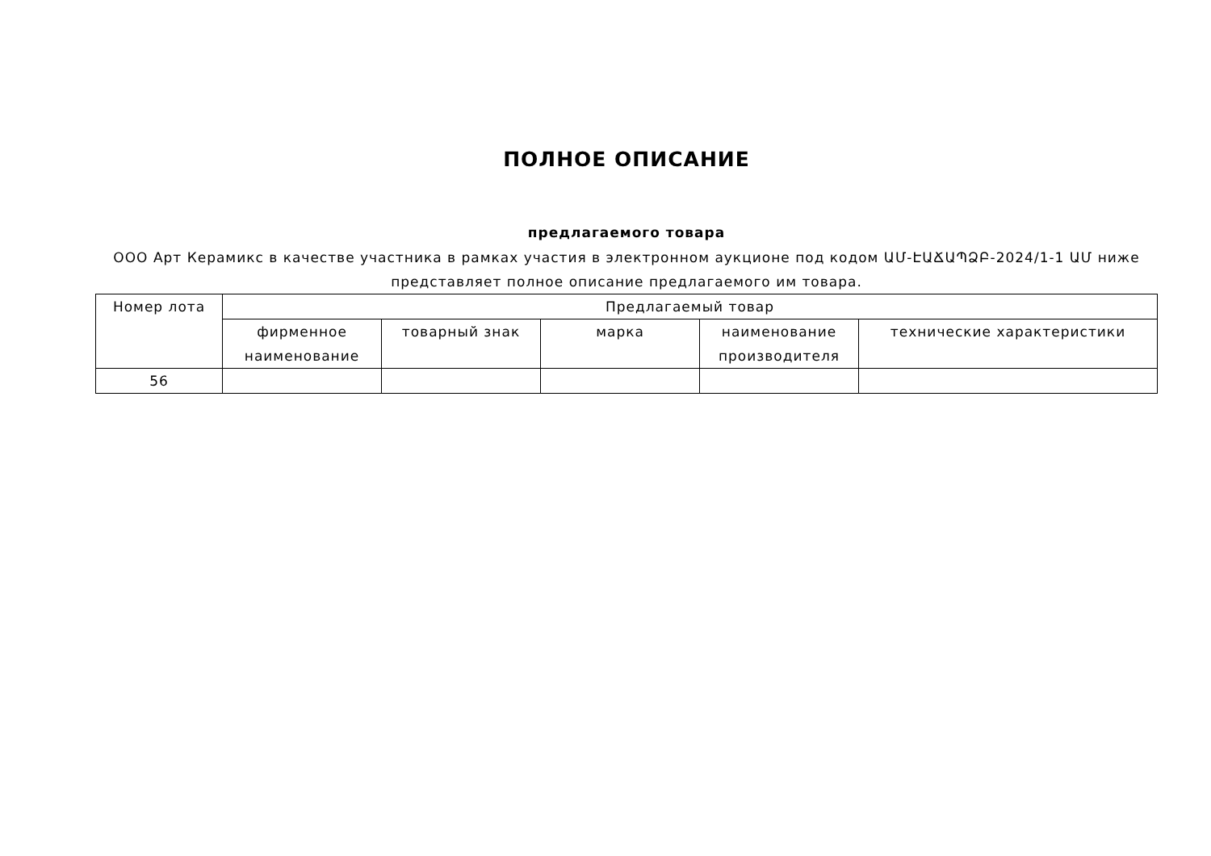ПОЛНОЕ ОПИСАНИЕ
предлагаемого товара
ООО Арт Керамикс в качестве участника в рамках участия в электронном аукционе под кодом ԱՄ-ԷԱՃԱՊՁԲ-2024/1-1 ԱՄ ниже представляет полное описание предлагаемого им товара.
| Номер лота | Предлагаемый товар | | | | |
| --- | --- | --- | --- | --- | --- |
| | фирменное наименование | товарный знак | марка | наименование производителя | технические характеристики |
| 56 | | | | | |